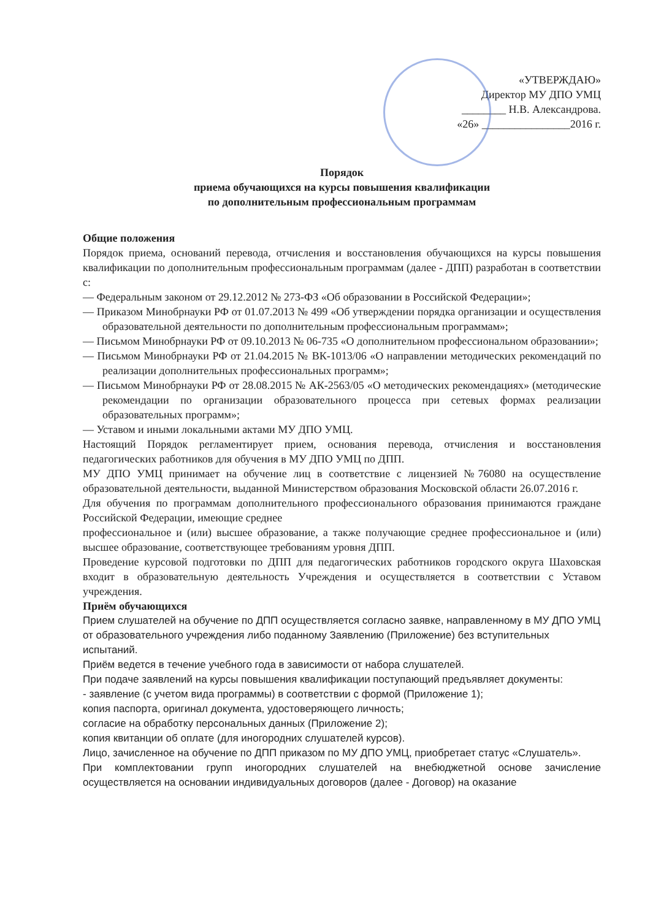«УТВЕРЖДАЮ»
Директор МУ ДПО УМЦ
________ Н.В. Александрова.
«26» ________________2016 г.
Порядок
приема обучающихся на курсы повышения квалификации
по дополнительным профессиональным программам
Общие положения
Порядок приема, оснований перевода, отчисления и восстановления обучающихся на курсы повышения квалификации по дополнительным профессиональным программам (далее - ДПП) разработан в соответствии с:
— Федеральным законом от 29.12.2012 № 273-ФЗ «Об образовании в Российской Федерации»;
— Приказом Минобрнауки РФ от 01.07.2013 № 499 «Об утверждении порядка организации и осуществления образовательной деятельности по дополнительным профессиональным программам»;
— Письмом Минобрнауки РФ от 09.10.2013 № 06-735 «О дополнительном профессиональном образовании»;
— Письмом Минобрнауки РФ от 21.04.2015 № ВК-1013/06 «О направлении методических рекомендаций по реализации дополнительных профессиональных программ»;
— Письмом Минобрнауки РФ от 28.08.2015 № АК-2563/05 «О методических рекомендациях» (методические рекомендации по организации образовательного процесса при сетевых формах реализации образовательных программ»;
— Уставом и иными локальными актами МУ ДПО УМЦ.
Настоящий Порядок регламентирует прием, основания перевода, отчисления и восстановления педагогических работников для обучения в МУ ДПО УМЦ по ДПП.
МУ ДПО УМЦ принимает на обучение лиц в соответствие с лицензией №76080 на осуществление образовательной деятельности, выданной Министерством образования Московской области 26.07.2016 г.
Для обучения по программам дополнительного профессионального образования принимаются граждане Российской Федерации, имеющие среднее
профессиональное и (или) высшее образование, а также получающие среднее профессиональное и (или) высшее образование, соответствующее требованиям уровня ДПП.
Проведение курсовой подготовки по ДПП для педагогических работников городского округа Шаховская входит в образовательную деятельность Учреждения и осуществляется в соответствии с Уставом учреждения.
Приём обучающихся
Прием слушателей на обучение по ДПП осуществляется согласно заявке, направленному в МУ ДПО УМЦ от образовательного учреждения либо поданному Заявлению (Приложение) без вступительных испытаний.
Приём ведется в течение учебного года в зависимости от набора слушателей.
При подаче заявлений на курсы повышения квалификации поступающий предъявляет документы:
- заявление (с учетом вида программы) в соответствии с формой (Приложение 1);
копия паспорта, оригинал документа, удостоверяющего личность;
согласие на обработку персональных данных (Приложение 2);
копия квитанции об оплате (для иногородних слушателей курсов).
Лицо, зачисленное на обучение по ДПП приказом по МУ ДПО УМЦ, приобретает статус «Слушатель».
При комплектовании групп иногородних слушателей на внебюджетной основе зачисление осуществляется на основании индивидуальных договоров (далее - Договор) на оказание